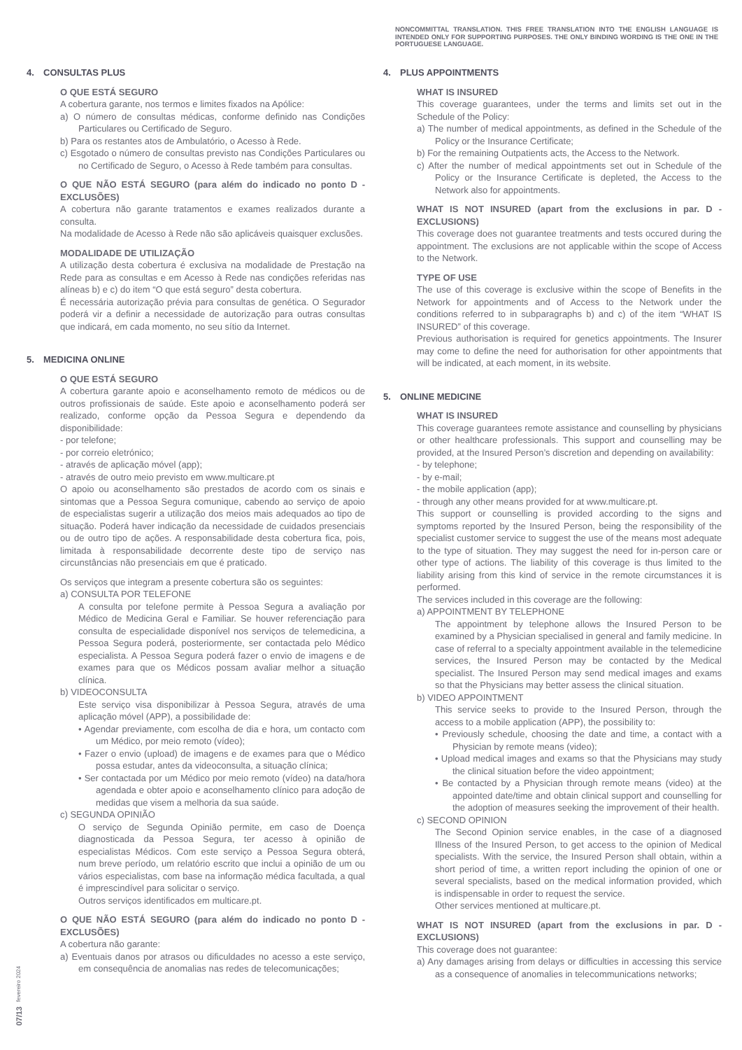NONCOMMITTAL TRANSLATION. THIS FREE TRANSLATION INTO THE ENGLISH LANGUAGE IS INTENDED ONLY FOR SUPPORTING PURPOSES. THE ONLY BINDING WORDING IS THE ONE IN THE PORTUGUESE LANGUAGE.
07/13 fevereiro 2024
4. CONSULTAS PLUS
O QUE ESTÁ SEGURO
A cobertura garante, nos termos e limites fixados na Apólice:
a) O número de consultas médicas, conforme definido nas Condições Particulares ou Certificado de Seguro.
b) Para os restantes atos de Ambulatório, o Acesso à Rede.
c) Esgotado o número de consultas previsto nas Condições Particulares ou no Certificado de Seguro, o Acesso à Rede também para consultas.
O QUE NÃO ESTÁ SEGURO (para além do indicado no ponto D - EXCLUSÕES)
A cobertura não garante tratamentos e exames realizados durante a consulta.
Na modalidade de Acesso à Rede não são aplicáveis quaisquer exclusões.
MODALIDADE DE UTILIZAÇÃO
A utilização desta cobertura é exclusiva na modalidade de Prestação na Rede para as consultas e em Acesso à Rede nas condições referidas nas alíneas b) e c) do item “O que está seguro” desta cobertura.
É necessária autorização prévia para consultas de genética. O Segurador poderá vir a definir a necessidade de autorização para outras consultas que indicará, em cada momento, no seu sítio da Internet.
5. MEDICINA ONLINE
O QUE ESTÁ SEGURO
A cobertura garante apoio e aconselhamento remoto de médicos ou de outros profissionais de saúde. Este apoio e aconselhamento poderá ser realizado, conforme opção da Pessoa Segura e dependendo da disponibilidade:
- por telefone;
- por correio eletrónico;
- através de aplicação móvel (app);
- através de outro meio previsto em www.multicare.pt
O apoio ou aconselhamento são prestados de acordo com os sinais e sintomas que a Pessoa Segura comunique, cabendo ao serviço de apoio de especialistas sugerir a utilização dos meios mais adequados ao tipo de situação. Poderá haver indicação da necessidade de cuidados presenciais ou de outro tipo de ações. A responsabilidade desta cobertura fica, pois, limitada à responsabilidade decorrente deste tipo de serviço nas circunstâncias não presenciais em que é praticado.
Os serviços que integram a presente cobertura são os seguintes:
a) CONSULTA POR TELEFONE
A consulta por telefone permite à Pessoa Segura a avaliação por Médico de Medicina Geral e Familiar. Se houver referenciação para consulta de especialidade disponível nos serviços de telemedicina, a Pessoa Segura poderá, posteriormente, ser contactada pelo Médico especialista. A Pessoa Segura poderá fazer o envio de imagens e de exames para que os Médicos possam avaliar melhor a situação clínica.
b) VIDEOCONSULTA
Este serviço visa disponibilizar à Pessoa Segura, através de uma aplicação móvel (APP), a possibilidade de:
• Agendar previamente, com escolha de dia e hora, um contacto com um Médico, por meio remoto (vídeo);
• Fazer o envio (upload) de imagens e de exames para que o Médico possa estudar, antes da videoconsulta, a situação clínica;
• Ser contactada por um Médico por meio remoto (vídeo) na data/hora agendada e obter apoio e aconselhamento clínico para adoção de medidas que visem a melhoria da sua saúde.
c) SEGUNDA OPINIÃO
O serviço de Segunda Opinião permite, em caso de Doença diagnosticada da Pessoa Segura, ter acesso à opinião de especialistas Médicos. Com este serviço a Pessoa Segura obterá, num breve período, um relatório escrito que inclui a opinião de um ou vários especialistas, com base na informação médica facultada, a qual é imprescindível para solicitar o serviço.
Outros serviços identificados em multicare.pt.
O QUE NÃO ESTÁ SEGURO (para além do indicado no ponto D - EXCLUSÕES)
A cobertura não garante:
a) Eventuais danos por atrasos ou dificuldades no acesso a este serviço, em consequência de anomalias nas redes de telecomunicações;
4. PLUS APPOINTMENTS
WHAT IS INSURED
This coverage guarantees, under the terms and limits set out in the Schedule of the Policy:
a) The number of medical appointments, as defined in the Schedule of the Policy or the Insurance Certificate;
b) For the remaining Outpatients acts, the Access to the Network.
c) After the number of medical appointments set out in Schedule of the Policy or the Insurance Certificate is depleted, the Access to the Network also for appointments.
WHAT IS NOT INSURED (apart from the exclusions in par. D - EXCLUSIONS)
This coverage does not guarantee treatments and tests occured during the appointment. The exclusions are not applicable within the scope of Access to the Network.
TYPE OF USE
The use of this coverage is exclusive within the scope of Benefits in the Network for appointments and of Access to the Network under the conditions referred to in subparagraphs b) and c) of the item “WHAT IS INSURED” of this coverage.
Previous authorisation is required for genetics appointments. The Insurer may come to define the need for authorisation for other appointments that will be indicated, at each moment, in its website.
5. ONLINE MEDICINE
WHAT IS INSURED
This coverage guarantees remote assistance and counselling by physicians or other healthcare professionals. This support and counselling may be provided, at the Insured Person’s discretion and depending on availability:
- by telephone;
- by e-mail;
- the mobile application (app);
- through any other means provided for at www.multicare.pt.
This support or counselling is provided according to the signs and symptoms reported by the Insured Person, being the responsibility of the specialist customer service to suggest the use of the means most adequate to the type of situation. They may suggest the need for in-person care or other type of actions. The liability of this coverage is thus limited to the liability arising from this kind of service in the remote circumstances it is performed.
The services included in this coverage are the following:
a) APPOINTMENT BY TELEPHONE
The appointment by telephone allows the Insured Person to be examined by a Physician specialised in general and family medicine. In case of referral to a specialty appointment available in the telemedicine services, the Insured Person may be contacted by the Medical specialist. The Insured Person may send medical images and exams so that the Physicians may better assess the clinical situation.
b) VIDEO APPOINTMENT
This service seeks to provide to the Insured Person, through the access to a mobile application (APP), the possibility to:
• Previously schedule, choosing the date and time, a contact with a Physician by remote means (video);
• Upload medical images and exams so that the Physicians may study the clinical situation before the video appointment;
• Be contacted by a Physician through remote means (video) at the appointed date/time and obtain clinical support and counselling for the adoption of measures seeking the improvement of their health.
c) SECOND OPINION
The Second Opinion service enables, in the case of a diagnosed Illness of the Insured Person, to get access to the opinion of Medical specialists. With the service, the Insured Person shall obtain, within a short period of time, a written report including the opinion of one or several specialists, based on the medical information provided, which is indispensable in order to request the service.
Other services mentioned at multicare.pt.
WHAT IS NOT INSURED (apart from the exclusions in par. D - EXCLUSIONS)
This coverage does not guarantee:
a) Any damages arising from delays or difficulties in accessing this service as a consequence of anomalies in telecommunications networks;